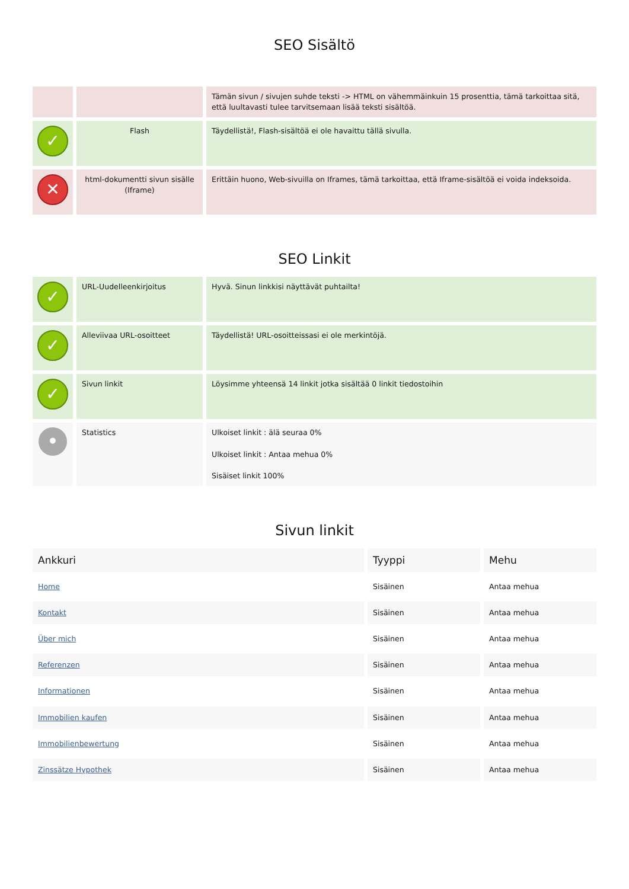SEO Sisältö
| | | Tämän sivun / sivujen suhde teksti -> HTML on vähemmäinkuin 15 prosenttia, tämä tarkoittaa sitä, että luultavasti tulee tarvitsemaan lisää teksti sisältöä. |
| ✓ | Flash | Täydellistä!, Flash-sisältöä ei ole havaittu tällä sivulla. |
| ✕ | html-dokumentti sivun sisälle (Iframe) | Erittäin huono, Web-sivuilla on Iframes, tämä tarkoittaa, että Iframe-sisältöä ei voida indeksoida. |
SEO Linkit
| ✓ | URL-Uudelleenkirjoitus | Hyvä. Sinun linkkisi näyttävät puhtailta! |
| ✓ | Alleviivaa URL-osoitteet | Täydellistä! URL-osoitteissasi ei ole merkintöjä. |
| ✓ | Sivun linkit | Löysimme yhteensä 14 linkit jotka sisältää 0 linkit tiedostoihin |
| • | Statistics | Ulkoiset linkit : älä seuraa 0% Ulkoiset linkit : Antaa mehua 0% Sisäiset linkit 100% |
Sivun linkit
| Ankkuri | Tyyppi | Mehu |
| --- | --- | --- |
| Home | Sisäinen | Antaa mehua |
| Kontakt | Sisäinen | Antaa mehua |
| Über mich | Sisäinen | Antaa mehua |
| Referenzen | Sisäinen | Antaa mehua |
| Informationen | Sisäinen | Antaa mehua |
| Immobilien kaufen | Sisäinen | Antaa mehua |
| Immobilienbewertung | Sisäinen | Antaa mehua |
| Zinssätze Hypothek | Sisäinen | Antaa mehua |